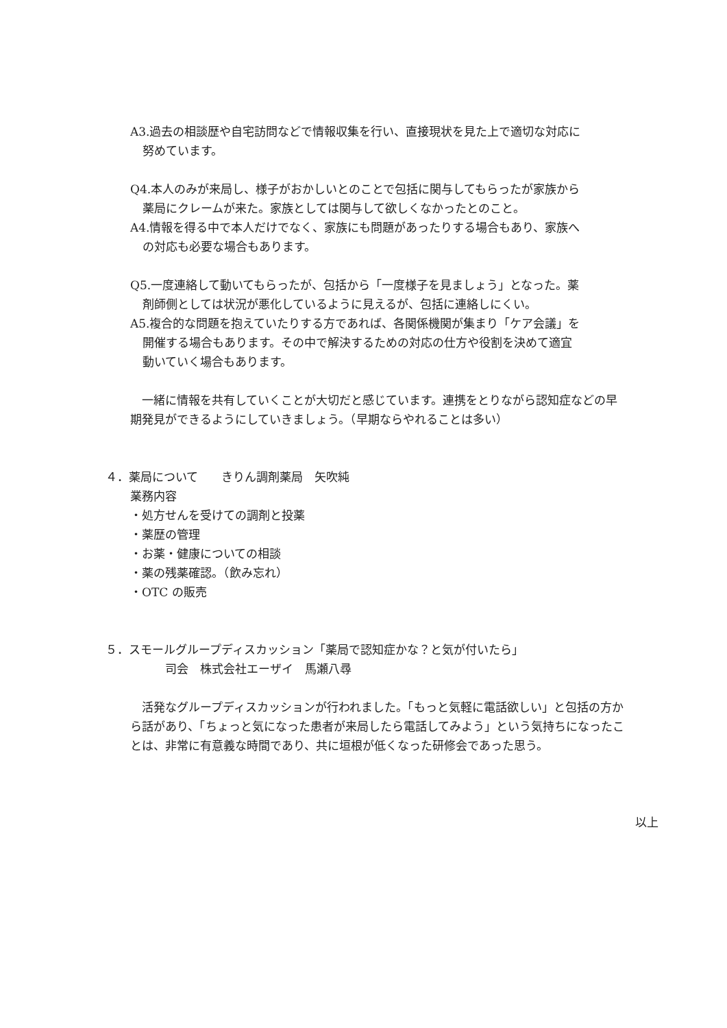A3.過去の相談歴や自宅訪問などで情報収集を行い、直接現状を見た上で適切な対応に
努めています。
Q4.本人のみが来局し、様子がおかしいとのことで包括に関与してもらったが家族から
薬局にクレームが来た。家族としては関与して欲しくなかったとのこと。
A4.情報を得る中で本人だけでなく、家族にも問題があったりする場合もあり、家族へ
の対応も必要な場合もあります。
Q5.一度連絡して動いてもらったが、包括から「一度様子を見ましょう」となった。薬
剤師側としては状況が悪化しているように見えるが、包括に連絡しにくい。
A5.複合的な問題を抱えていたりする方であれば、各関係機関が集まり「ケア会議」を
開催する場合もあります。その中で解決するための対応の仕方や役割を決めて適宜
動いていく場合もあります。
　一緒に情報を共有していくことが大切だと感じています。連携をとりながら認知症などの早期発見ができるようにしていきましょう。（早期ならやれることは多い）
４．薬局について　　きりん調剤薬局　矢吹純
業務内容
・処方せんを受けての調剤と投薬
・薬歴の管理
・お薬・健康についての相談
・薬の残薬確認。（飲み忘れ）
・OTC の販売
５．スモールグループディスカッション「薬局で認知症かな？と気が付いたら」
　　　司会　株式会社エーザイ　馬瀬八尋
　活発なグループディスカッションが行われました。「もっと気軽に電話欲しい」と包括の方から話があり、「ちょっと気になった患者が来局したら電話してみよう」という気持ちになったことは、非常に有意義な時間であり、共に垣根が低くなった研修会であった思う。
以上